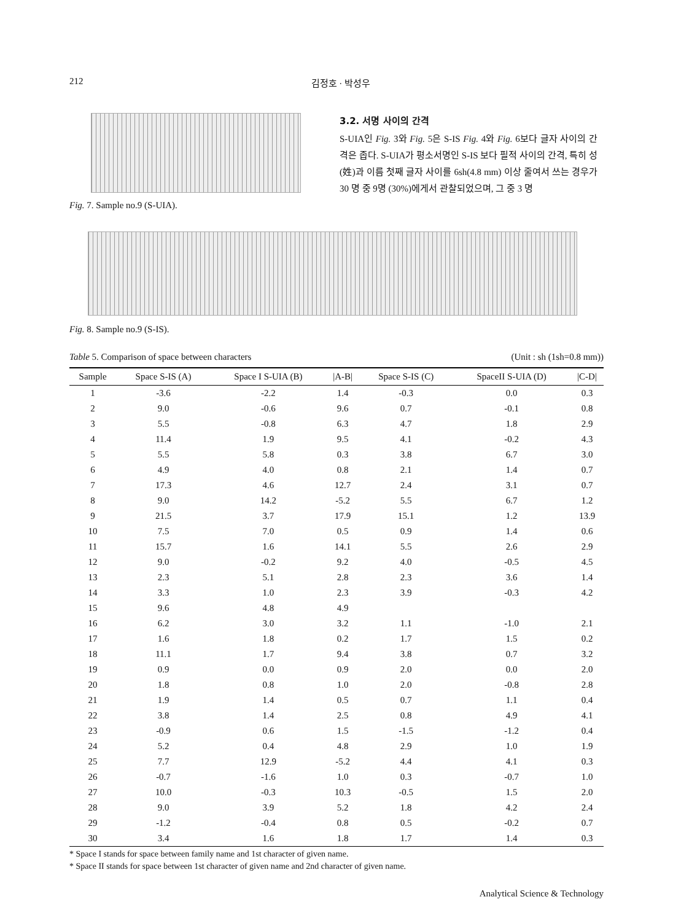212 김정호 · 박성우
Fig. 7. Sample no.9 (S-UIA).
3.2. 서명 사이의 간격
S-UIA인 Fig. 3와 Fig. 5은 S-IS Fig. 4와 Fig. 6보다 글자 사이의 간격은 좁다. S-UIA가 평소서명인 S-IS 보다 필적 사이의 간격, 특히 성(姓)과 이름 첫째 글자 사이를 6sh(4.8 mm) 이상 줄여서 쓰는 경우가 30 명 중 9명 (30%)에게서 관찰되었으며, 그 중 3 명
Fig. 8. Sample no.9 (S-IS).
Table 5. Comparison of space between characters (Unit : sh (1sh=0.8 mm))
| Sample | Space S-IS (A) | Space I S-UIA (B) | /A-B/ | Space S-IS (C) | SpaceII S-UIA (D) | /C-D/ |
| --- | --- | --- | --- | --- | --- | --- |
| 1 | -3.6 | -2.2 | 1.4 | -0.3 | 0.0 | 0.3 |
| 2 | 9.0 | -0.6 | 9.6 | 0.7 | -0.1 | 0.8 |
| 3 | 5.5 | -0.8 | 6.3 | 4.7 | 1.8 | 2.9 |
| 4 | 11.4 | 1.9 | 9.5 | 4.1 | -0.2 | 4.3 |
| 5 | 5.5 | 5.8 | 0.3 | 3.8 | 6.7 | 3.0 |
| 6 | 4.9 | 4.0 | 0.8 | 2.1 | 1.4 | 0.7 |
| 7 | 17.3 | 4.6 | 12.7 | 2.4 | 3.1 | 0.7 |
| 8 | 9.0 | 14.2 | -5.2 | 5.5 | 6.7 | 1.2 |
| 9 | 21.5 | 3.7 | 17.9 | 15.1 | 1.2 | 13.9 |
| 10 | 7.5 | 7.0 | 0.5 | 0.9 | 1.4 | 0.6 |
| 11 | 15.7 | 1.6 | 14.1 | 5.5 | 2.6 | 2.9 |
| 12 | 9.0 | -0.2 | 9.2 | 4.0 | -0.5 | 4.5 |
| 13 | 2.3 | 5.1 | 2.8 | 2.3 | 3.6 | 1.4 |
| 14 | 3.3 | 1.0 | 2.3 | 3.9 | -0.3 | 4.2 |
| 15 | 9.6 | 4.8 | 4.9 | | | |
| 16 | 6.2 | 3.0 | 3.2 | 1.1 | -1.0 | 2.1 |
| 17 | 1.6 | 1.8 | 0.2 | 1.7 | 1.5 | 0.2 |
| 18 | 11.1 | 1.7 | 9.4 | 3.8 | 0.7 | 3.2 |
| 19 | 0.9 | 0.0 | 0.9 | 2.0 | 0.0 | 2.0 |
| 20 | 1.8 | 0.8 | 1.0 | 2.0 | -0.8 | 2.8 |
| 21 | 1.9 | 1.4 | 0.5 | 0.7 | 1.1 | 0.4 |
| 22 | 3.8 | 1.4 | 2.5 | 0.8 | 4.9 | 4.1 |
| 23 | -0.9 | 0.6 | 1.5 | -1.5 | -1.2 | 0.4 |
| 24 | 5.2 | 0.4 | 4.8 | 2.9 | 1.0 | 1.9 |
| 25 | 7.7 | 12.9 | -5.2 | 4.4 | 4.1 | 0.3 |
| 26 | -0.7 | -1.6 | 1.0 | 0.3 | -0.7 | 1.0 |
| 27 | 10.0 | -0.3 | 10.3 | -0.5 | 1.5 | 2.0 |
| 28 | 9.0 | 3.9 | 5.2 | 1.8 | 4.2 | 2.4 |
| 29 | -1.2 | -0.4 | 0.8 | 0.5 | -0.2 | 0.7 |
| 30 | 3.4 | 1.6 | 1.8 | 1.7 | 1.4 | 0.3 |
* Space I stands for space between family name and 1st character of given name.
* Space II stands for space between 1st character of given name and 2nd character of given name.
Analytical Science & Technology